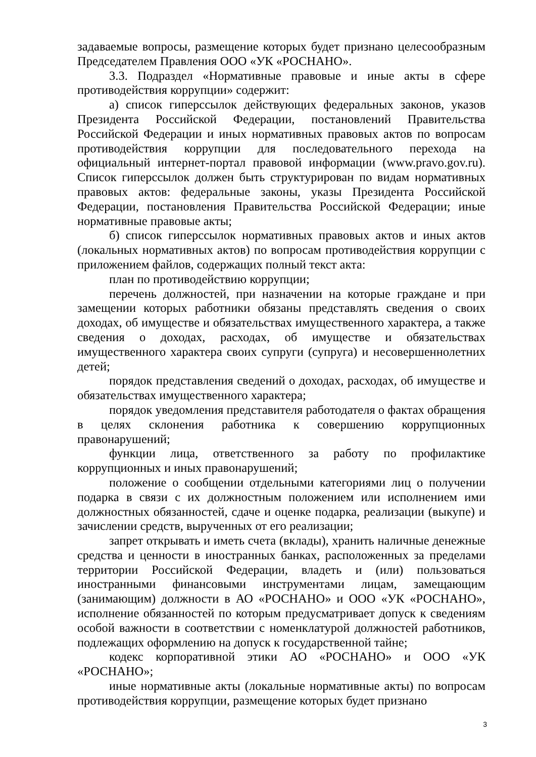задаваемые вопросы, размещение которых будет признано целесообразным Председателем Правления ООО «УК «РОСНАНО».
3.3. Подраздел «Нормативные правовые и иные акты в сфере противодействия коррупции» содержит:
а) список гиперссылок действующих федеральных законов, указов Президента Российской Федерации, постановлений Правительства Российской Федерации и иных нормативных правовых актов по вопросам противодействия коррупции для последовательного перехода на официальный интернет-портал правовой информации (www.pravo.gov.ru). Список гиперссылок должен быть структурирован по видам нормативных правовых актов: федеральные законы, указы Президента Российской Федерации, постановления Правительства Российской Федерации; иные нормативные правовые акты;
б) список гиперссылок нормативных правовых актов и иных актов (локальных нормативных актов) по вопросам противодействия коррупции с приложением файлов, содержащих полный текст акта:
план по противодействию коррупции;
перечень должностей, при назначении на которые граждане и при замещении которых работники обязаны представлять сведения о своих доходах, об имуществе и обязательствах имущественного характера, а также сведения о доходах, расходах, об имуществе и обязательствах имущественного характера своих супруги (супруга) и несовершеннолетних детей;
порядок представления сведений о доходах, расходах, об имуществе и обязательствах имущественного характера;
порядок уведомления представителя работодателя о фактах обращения в целях склонения работника к совершению коррупционных правонарушений;
функции лица, ответственного за работу по профилактике коррупционных и иных правонарушений;
положение о сообщении отдельными категориями лиц о получении подарка в связи с их должностным положением или исполнением ими должностных обязанностей, сдаче и оценке подарка, реализации (выкупе) и зачислении средств, вырученных от его реализации;
запрет открывать и иметь счета (вклады), хранить наличные денежные средства и ценности в иностранных банках, расположенных за пределами территории Российской Федерации, владеть и (или) пользоваться иностранными финансовыми инструментами лицам, замещающим (занимающим) должности в АО «РОСНАНО» и ООО «УК «РОСНАНО», исполнение обязанностей по которым предусматривает допуск к сведениям особой важности в соответствии с номенклатурой должностей работников, подлежащих оформлению на допуск к государственной тайне;
кодекс корпоративной этики АО «РОСНАНО» и ООО «УК «РОСНАНО»;
иные нормативные акты (локальные нормативные акты) по вопросам противодействия коррупции, размещение которых будет признано
3